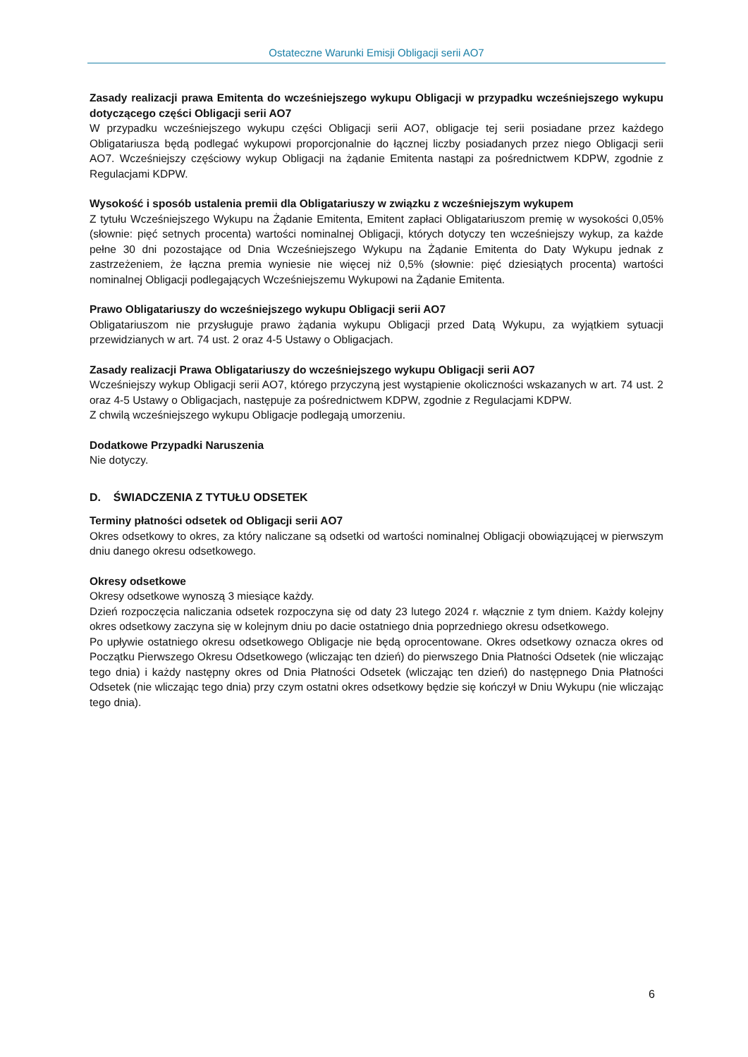Ostateczne Warunki Emisji Obligacji serii AO7
Zasady realizacji prawa Emitenta do wcześniejszego wykupu Obligacji w przypadku wcześniejszego wykupu dotyczącego części Obligacji serii AO7
W przypadku wcześniejszego wykupu części Obligacji serii AO7, obligacje tej serii posiadane przez każdego Obligatariusza będą podlegać wykupowi proporcjonalnie do łącznej liczby posiadanych przez niego Obligacji serii AO7. Wcześniejszy częściowy wykup Obligacji na żądanie Emitenta nastąpi za pośrednictwem KDPW, zgodnie z Regulacjami KDPW.
Wysokość i sposób ustalenia premii dla Obligatariuszy w związku z wcześniejszym wykupem
Z tytułu Wcześniejszego Wykupu na Żądanie Emitenta, Emitent zapłaci Obligatariuszom premię w wysokości 0,05% (słownie: pięć setnych procenta) wartości nominalnej Obligacji, których dotyczy ten wcześniejszy wykup, za każde pełne 30 dni pozostające od Dnia Wcześniejszego Wykupu na Żądanie Emitenta do Daty Wykupu jednak z zastrzeżeniem, że łączna premia wyniesie nie więcej niż 0,5% (słownie: pięć dziesiątych procenta) wartości nominalnej Obligacji podlegających Wcześniejszemu Wykupowi na Żądanie Emitenta.
Prawo Obligatariuszy do wcześniejszego wykupu Obligacji serii AO7
Obligatariuszom nie przysługuje prawo żądania wykupu Obligacji przed Datą Wykupu, za wyjątkiem sytuacji przewidzianych w art. 74 ust. 2 oraz 4-5 Ustawy o Obligacjach.
Zasady realizacji Prawa Obligatariuszy do wcześniejszego wykupu Obligacji serii AO7
Wcześniejszy wykup Obligacji serii AO7, którego przyczyną jest wystąpienie okoliczności wskazanych w art. 74 ust. 2 oraz 4-5 Ustawy o Obligacjach, następuje za pośrednictwem KDPW, zgodnie z Regulacjami KDPW.
Z chwilą wcześniejszego wykupu Obligacje podlegają umorzeniu.
Dodatkowe Przypadki Naruszenia
Nie dotyczy.
D. ŚWIADCZENIA Z TYTUŁU ODSETEK
Terminy płatności odsetek od Obligacji serii AO7
Okres odsetkowy to okres, za który naliczane są odsetki od wartości nominalnej Obligacji obowiązującej w pierwszym dniu danego okresu odsetkowego.
Okresy odsetkowe
Okresy odsetkowe wynoszą 3 miesiące każdy.
Dzień rozpoczęcia naliczania odsetek rozpoczyna się od daty 23 lutego 2024 r. włącznie z tym dniem. Każdy kolejny okres odsetkowy zaczyna się w kolejnym dniu po dacie ostatniego dnia poprzedniego okresu odsetkowego.
Po upływie ostatniego okresu odsetkowego Obligacje nie będą oprocentowane. Okres odsetkowy oznacza okres od Początku Pierwszego Okresu Odsetkowego (wliczając ten dzień) do pierwszego Dnia Płatności Odsetek (nie wliczając tego dnia) i każdy następny okres od Dnia Płatności Odsetek (wliczając ten dzień) do następnego Dnia Płatności Odsetek (nie wliczając tego dnia) przy czym ostatni okres odsetkowy będzie się kończył w Dniu Wykupu (nie wliczając tego dnia).
6